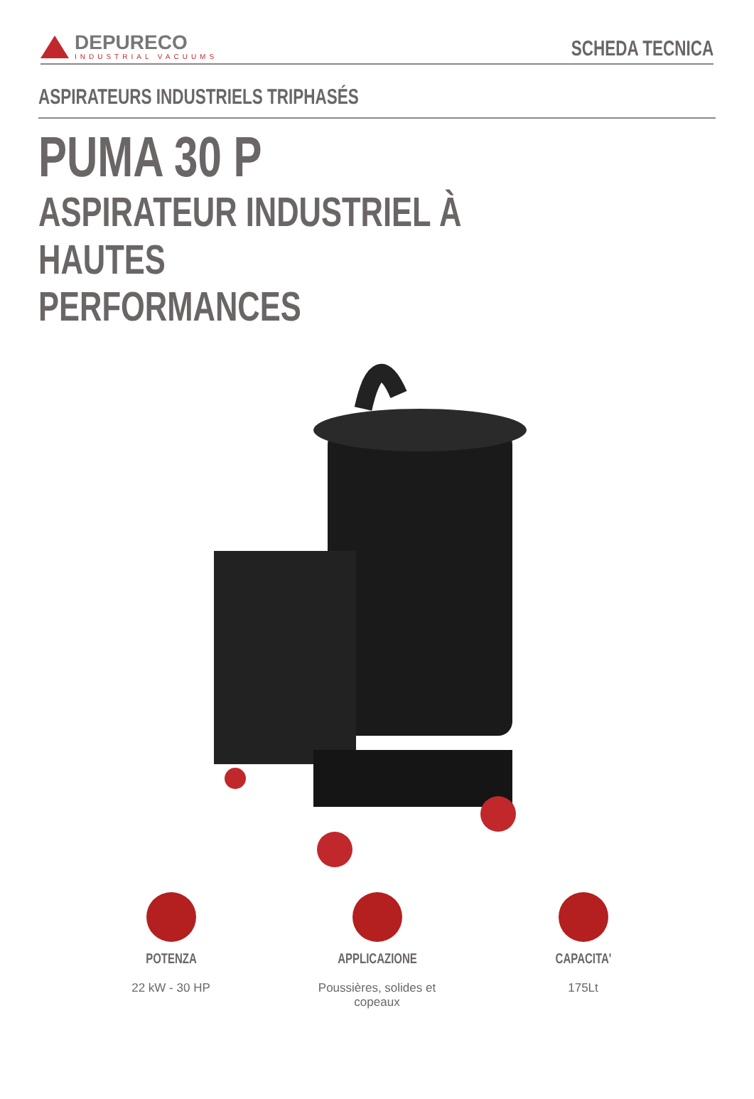DEPURECO
INDUSTRIAL VACUUMS
SCHEDA TECNICA
ASPIRATEURS INDUSTRIELS TRIPHASÉS
PUMA 30 P
ASPIRATEUR INDUSTRIEL À HAUTES
PERFORMANCES
POTENZA
22 kW - 30 HP
APPLICAZIONE
Poussières, solides et copeaux
CAPACITA'
175Lt